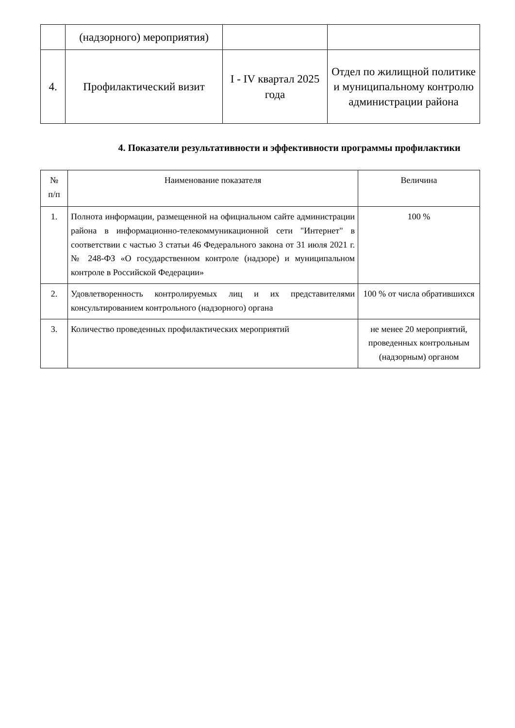| | (надзорного) мероприятия) | | |
| 4. | Профилактический визит | I - IV квартал 2025 года | Отдел по жилищной политике и муниципальному контролю администрации района |
4. Показатели результативности и эффективности программы профилактики
| № п/п | Наименование показателя | Величина |
| --- | --- | --- |
| 1. | Полнота информации, размещенной на официальном сайте администрации района в информационно-телекоммуникационной сети "Интернет" в соответствии с частью 3 статьи 46 Федерального закона от 31 июля 2021 г. № 248-ФЗ «О государственном контроле (надзоре) и муниципальном контроле в Российской Федерации» | 100 % |
| 2. | Удовлетворенность контролируемых лиц и их представителями консультированием контрольного (надзорного) органа | 100 % от числа обратившихся |
| 3. | Количество проведенных профилактических мероприятий | не менее 20 мероприятий, проведенных контрольным (надзорным) органом |